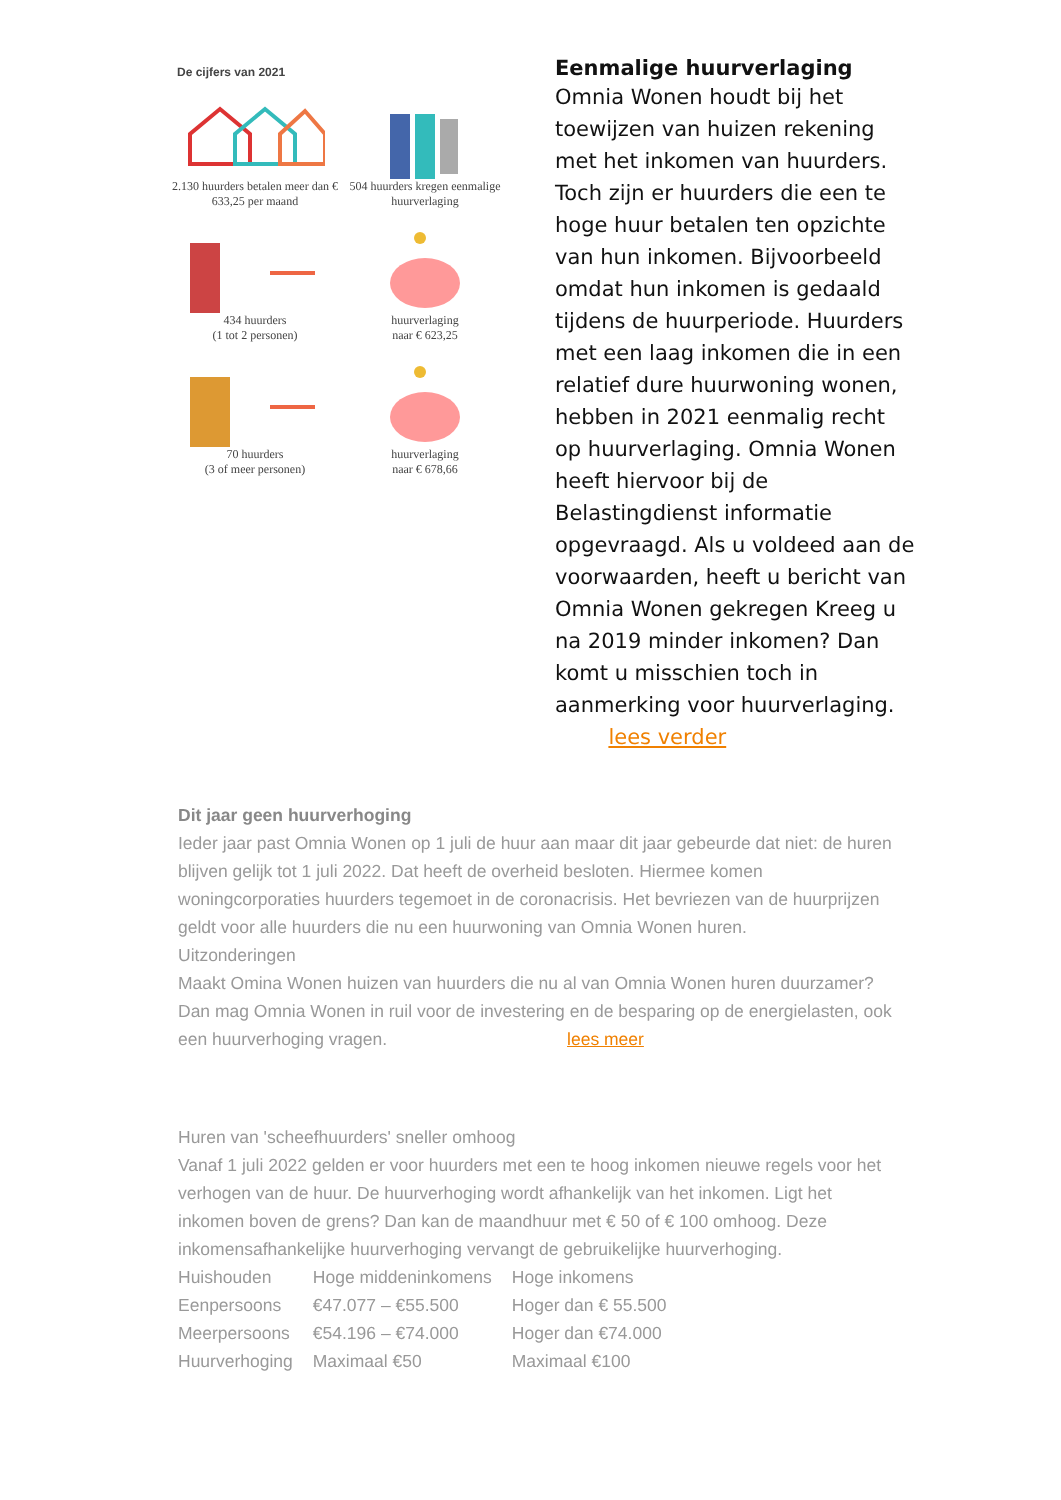De cijfers van 2021
2.130 huurders betalen meer dan € 633,25 per maand
504 huurders kregen eenmalige huurverlaging
434 huurders
(1 tot 2 personen)
huurverlaging
naar € 623,25
70 huurders
(3 of meer personen)
huurverlaging
naar € 678,66
Eenmalige huurverlaging
Omnia Wonen houdt bij het toewijzen van huizen rekening met het inkomen van huurders. Toch zijn er huurders die een te hoge huur betalen ten opzichte van hun inkomen. Bijvoorbeeld omdat hun inkomen is gedaald tijdens de huurperiode. Huurders met een laag inkomen die in een relatief dure huurwoning wonen, hebben in 2021 eenmalig recht op huurverlaging. Omnia Wonen heeft hiervoor bij de Belastingdienst informatie opgevraagd. Als u voldeed aan de voorwaarden, heeft u bericht van Omnia Wonen gekregen Kreeg u na 2019 minder inkomen? Dan komt u misschien toch in aanmerking voor huurverlaging. lees verder
Dit jaar geen huurverhoging
Ieder jaar past Omnia Wonen op 1 juli de huur aan maar dit jaar gebeurde dat niet: de huren blijven gelijk tot 1 juli 2022. Dat heeft de overheid besloten. Hiermee komen woningcorporaties huurders tegemoet in de coronacrisis. Het bevriezen van de huurprijzen geldt voor alle huurders die nu een huurwoning van Omnia Wonen huren.
Uitzonderingen
Maakt Omina Wonen huizen van huurders die nu al van Omnia Wonen huren duurzamer? Dan mag Omnia Wonen in ruil voor de investering en de besparing op de energielasten, ook een huurverhoging vragen. lees meer
Huren van 'scheefhuurders' sneller omhoog
Vanaf 1 juli 2022 gelden er voor huurders met een te hoog inkomen nieuwe regels voor het verhogen van de huur. De huurverhoging wordt afhankelijk van het inkomen. Ligt het inkomen boven de grens? Dan kan de maandhuur met € 50 of € 100 omhoog. Deze inkomensafhankelijke huurverhoging vervangt de gebruikelijke huurverhoging.
| Huishouden | Hoge middeninkomens | Hoge inkomens |
| Eenpersoons | €47.077 – €55.500 | Hoger dan € 55.500 |
| Meerpersoons | €54.196 – €74.000 | Hoger dan €74.000 |
| Huurverhoging | Maximaal €50 | Maximaal €100 |